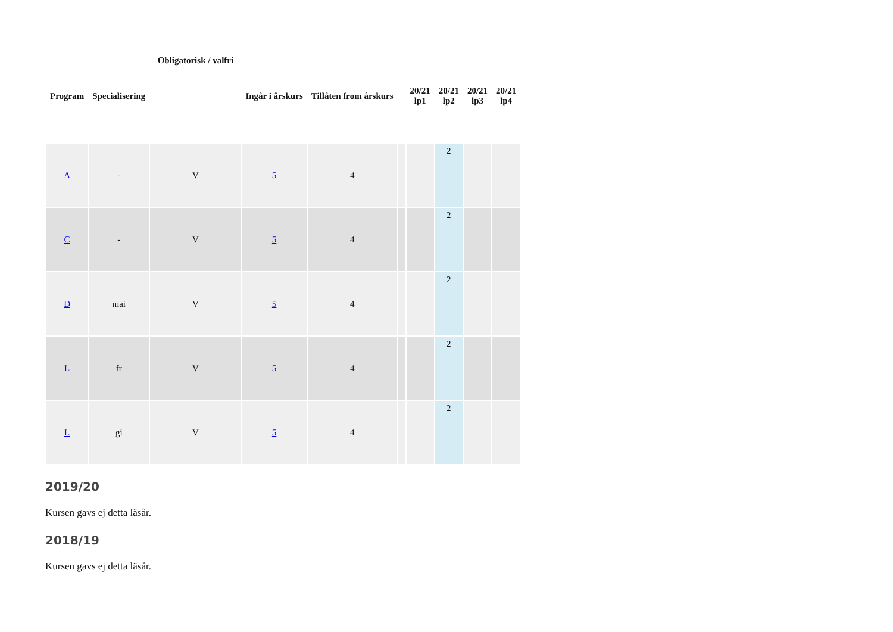| | | Obligatorisk / valfri | | | | | | | |
| --- | --- | --- | --- | --- | --- | --- | --- | --- | --- |
| Program | Specialisering | | Ingår i årskurs | Tillåten from årskurs | | 20/21 lp1 | 20/21 lp2 | 20/21 lp3 | 20/21 lp4 |
| A | - | V | 5 | 4 | | | 2 | | |
| C | - | V | 5 | 4 | | | 2 | | |
| D | mai | V | 5 | 4 | | | 2 | | |
| L | fr | V | 5 | 4 | | | 2 | | |
| L | gi | V | 5 | 4 | | | 2 | | |
2019/20
Kursen gavs ej detta läsår.
2018/19
Kursen gavs ej detta läsår.